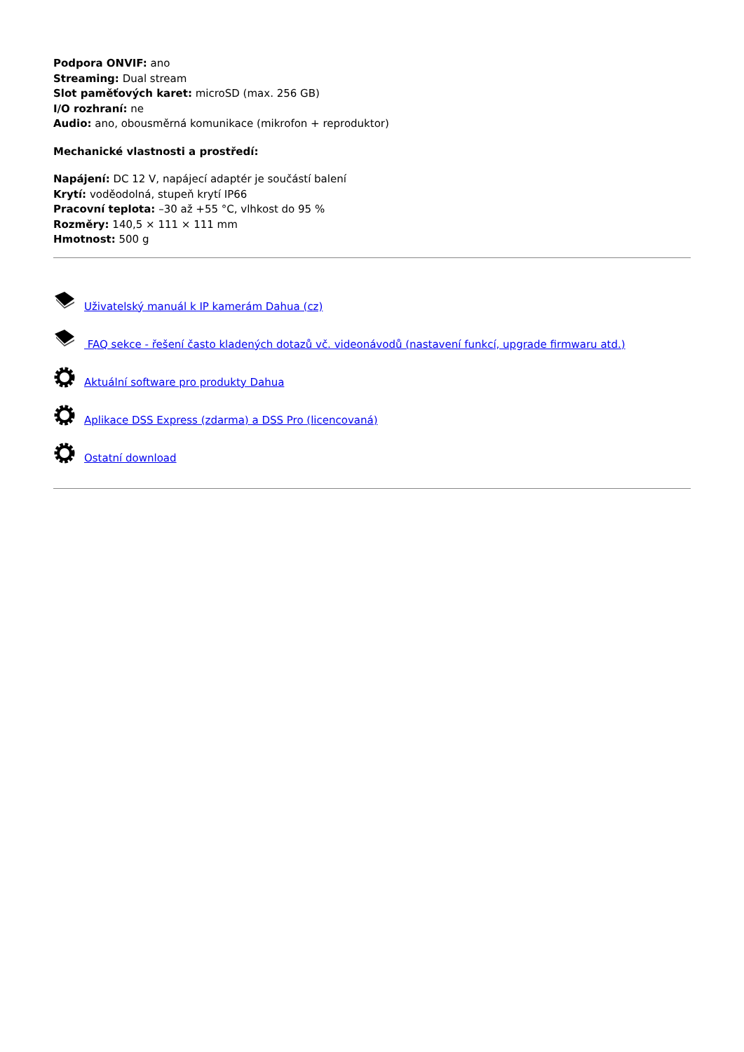Podpora ONVIF: ano
Streaming: Dual stream
Slot paměťových karet: microSD (max. 256 GB)
I/O rozhraní: ne
Audio: ano, obousměrná komunikace (mikrofon + reproduktor)
Mechanické vlastnosti a prostředí:
Napájení: DC 12 V, napájecí adaptér je součástí balení
Krytí: voděodolná, stupeň krytí IP66
Pracovní teplota: –30 až +55 °C, vlhkost do 95 %
Rozměry: 140,5 × 111 × 111 mm
Hmotnost: 500 g
Uživatelský manuál k IP kamerám Dahua (cz)
FAQ sekce - řešení často kladených dotazů vč. videonávodů (nastavení funkcí, upgrade firmwaru atd.)
Aktuální software pro produkty Dahua
Aplikace DSS Express (zdarma) a DSS Pro (licencovaná)
Ostatní download